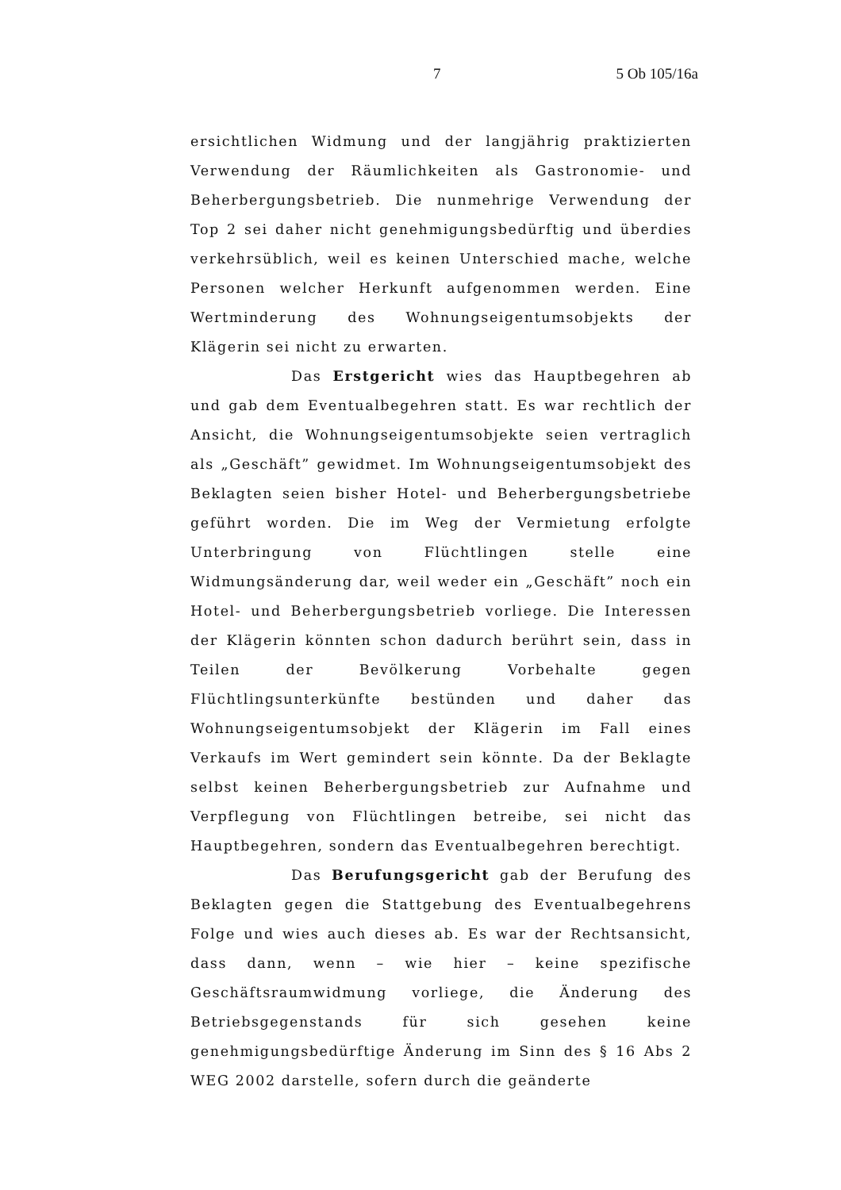7 5 Ob 105/16a
ersichtlichen Widmung und der langjährig praktizierten Verwendung der Räumlichkeiten als Gastronomie- und Beherbergungsbetrieb. Die nunmehrige Verwendung der Top 2 sei daher nicht genehmigungsbedürftig und überdies verkehrsüblich, weil es keinen Unterschied mache, welche Personen welcher Herkunft aufgenommen werden. Eine Wertminderung des Wohnungseigentumsobjekts der Klägerin sei nicht zu erwarten.
Das Erstgericht wies das Hauptbegehren ab und gab dem Eventualbegehren statt. Es war rechtlich der Ansicht, die Wohnungseigentumsobjekte seien vertraglich als „Geschäft” gewidmet. Im Wohnungseigentumsobjekt des Beklagten seien bisher Hotel- und Beherbergungsbetriebe geführt worden. Die im Weg der Vermietung erfolgte Unterbringung von Flüchtlingen stelle eine Widmungsänderung dar, weil weder ein „Geschäft” noch ein Hotel- und Beherbergungsbetrieb vorliege. Die Interessen der Klägerin könnten schon dadurch berührt sein, dass in Teilen der Bevölkerung Vorbehalte gegen Flüchtlingsunterkünfte bestünden und daher das Wohnungseigentumsobjekt der Klägerin im Fall eines Verkaufs im Wert gemindert sein könnte. Da der Beklagte selbst keinen Beherbergungsbetrieb zur Aufnahme und Verpflegung von Flüchtlingen betreibe, sei nicht das Hauptbegehren, sondern das Eventualbegehren berechtigt.
Das Berufungsgericht gab der Berufung des Beklagten gegen die Stattgebung des Eventualbegehrens Folge und wies auch dieses ab. Es war der Rechtsansicht, dass dann, wenn – wie hier – keine spezifische Geschäftsraumwidmung vorliege, die Änderung des Betriebsgegenstands für sich gesehen keine genehmigungsbedürftige Änderung im Sinn des § 16 Abs 2 WEG 2002 darstelle, sofern durch die geänderte